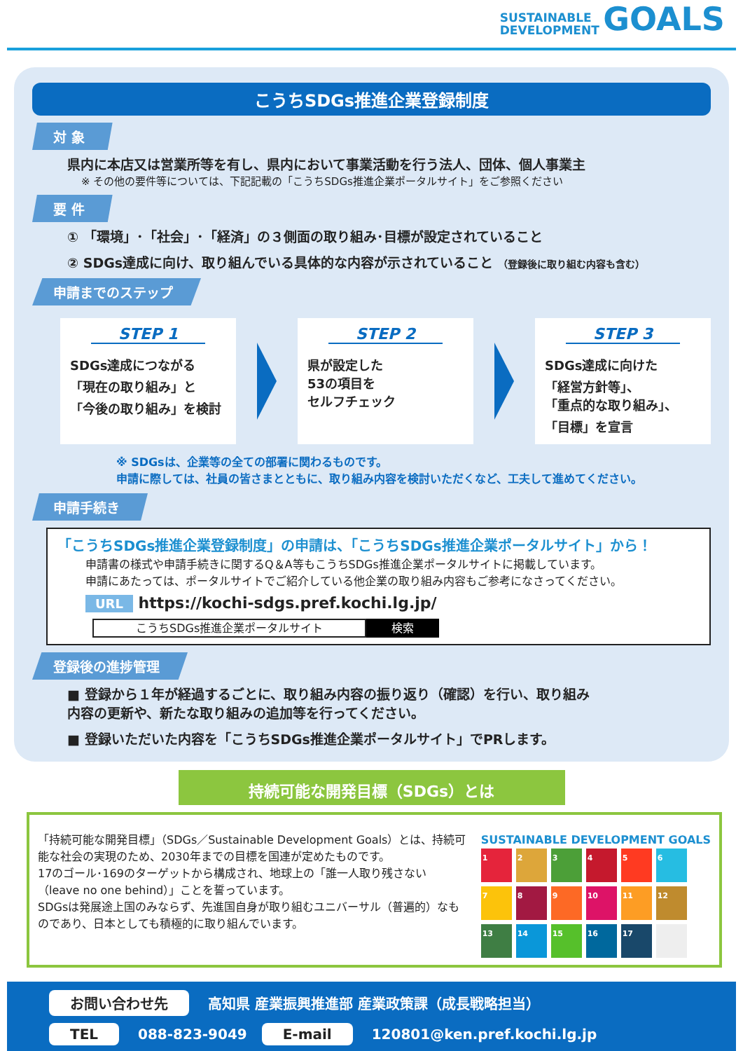SUSTAINABLE
DEVELOPMENT GOALS
こうちSDGs推進企業登録制度
対 象
県内に本店又は営業所等を有し、県内において事業活動を行う法人、団体、個人事業主
※ その他の要件等については、下記記載の「こうちSDGs推進企業ポータルサイト」をご参照ください
要 件
① 「環境」･「社会」･「経済」の３側面の取り組み･目標が設定されていること
② SDGs達成に向け、取り組んでいる具体的な内容が示されていること （登録後に取り組む内容も含む）
申請までのステップ
STEP 1
SDGs達成につながる
「現在の取り組み」と
「今後の取り組み」を検討
STEP 2
県が設定した
53の項目を
セルフチェック
STEP 3
SDGs達成に向けた
「経営方針等」、
「重点的な取り組み」、
「目標」を宣言
※ SDGsは、企業等の全ての部署に関わるものです。
申請に際しては、社員の皆さまとともに、取り組み内容を検討いただくなど、工夫して進めてください。
申請手続き
「こうちSDGs推進企業登録制度」の申請は、「こうちSDGs推進企業ポータルサイト」から！
申請書の様式や申請手続きに関するQ＆A等もこうちSDGs推進企業ポータルサイトに掲載しています。
申請にあたっては、ポータルサイトでご紹介している他企業の取り組み内容もご参考になさってください。
URL https://kochi-sdgs.pref.kochi.lg.jp/
こうちSDGs推進企業ポータルサイト 検索
登録後の進捗管理
■ 登録から１年が経過するごとに、取り組み内容の振り返り（確認）を行い、取り組み
内容の更新や、新たな取り組みの追加等を行ってください。
■ 登録いただいた内容を「こうちSDGs推進企業ポータルサイト」でPRします。
持続可能な開発目標（SDGs）とは
「持続可能な開発目標」（SDGs／Sustainable Development Goals）とは、持続可能な社会の実現のため、2030年までの目標を国連が定めたものです。
17のゴール･169のターゲットから構成され、地球上の「誰一人取り残さない（leave no one behind）」ことを誓っています。
SDGsは発展途上国のみならず、先進国自身が取り組むユニバーサル（普遍的）なものであり、日本としても積極的に取り組んでいます。
SUSTAINABLE DEVELOPMENT GOALS
1
2
3
4
5
6
7
8
9
10
11
12
13
14
15
16
17
お問い合わせ先 高知県 産業振興推進部 産業政策課（成長戦略担当）
TEL 088-823-9049 E-mail 120801@ken.pref.kochi.lg.jp